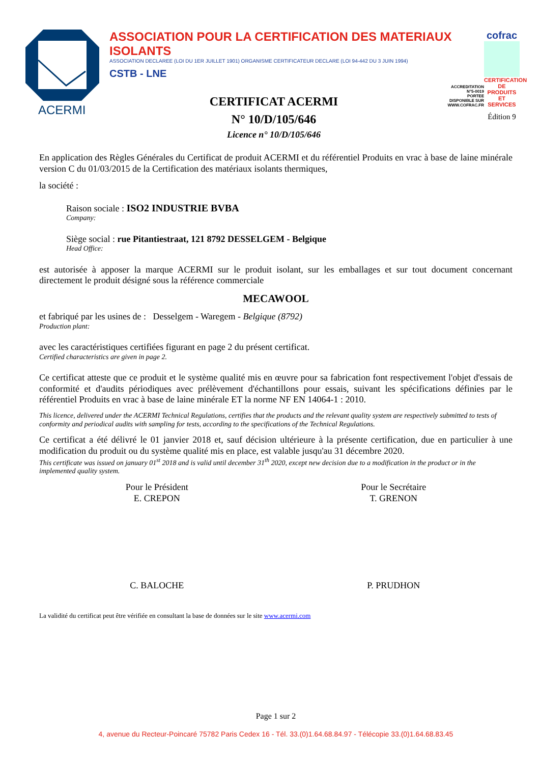ACERMI
ASSOCIATION POUR LA CERTIFICATION DES MATERIAUX ISOLANTS
ASSOCIATION DECLAREE (LOI DU 1ER JUILLET 1901) ORGANISME CERTIFICATEUR DECLARE (LOI 94-442 DU 3 JUIN 1994)
CSTB - LNE
CERTIFICAT ACERMI
N° 10/D/105/646
Licence n° 10/D/105/646
ACCREDITATION
N°5-0019
PORTEE
DISPONIBLE SUR
WWW.COFRAC.FR
cofrac
CERTIFICATION DE PRODUITS ET SERVICES
Édition 9
En application des Règles Générales du Certificat de produit ACERMI et du référentiel Produits en vrac à base de laine minérale version C du 01/03/2015 de la Certification des matériaux isolants thermiques,
la société :
Raison sociale : ISO2 INDUSTRIE BVBA
Company:
Siège social : rue Pitantiestraat, 121 8792 DESSELGEM - Belgique
Head Office:
est autorisée à apposer la marque ACERMI sur le produit isolant, sur les emballages et sur tout document concernant directement le produit désigné sous la référence commerciale
MECAWOOL
et fabriqué par les usines de : Desselgem - Waregem - Belgique (8792)
Production plant:
avec les caractéristiques certifiées figurant en page 2 du présent certificat.
Certified characteristics are given in page 2.
Ce certificat atteste que ce produit et le système qualité mis en œuvre pour sa fabrication font respectivement l'objet d'essais de conformité et d'audits périodiques avec prélèvement d'échantillons pour essais, suivant les spécifications définies par le référentiel Produits en vrac à base de laine minérale ET la norme NF EN 14064-1 : 2010.
This licence, delivered under the ACERMI Technical Regulations, certifies that the products and the relevant quality system are respectively submitted to tests of conformity and periodical audits with sampling for tests, according to the specifications of the Technical Regulations.
Ce certificat a été délivré le 01 janvier 2018 et, sauf décision ultérieure à la présente certification, due en particulier à une modification du produit ou du système qualité mis en place, est valable jusqu'au 31 décembre 2020.
This certificate was issued on january 01<sup>st</sup> 2018 and is valid until december 31<sup>th</sup> 2020, except new decision due to a modification in the product or in the implemented quality system.
Pour le Président
E. CREPON
C. BALOCHE
Pour le Secrétaire
T. GRENON
P. PRUDHON
La validité du certificat peut être vérifiée en consultant la base de données sur le site www.acermi.com
Page 1 sur 2
4, avenue du Recteur-Poincaré 75782 Paris Cedex 16 - Tél. 33.(0)1.64.68.84.97 - Télécopie 33.(0)1.64.68.83.45